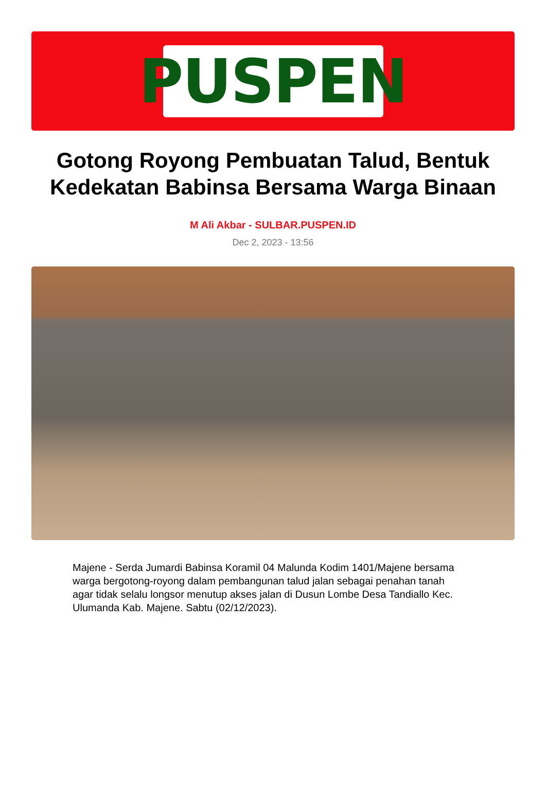PUSPEN
Gotong Royong Pembuatan Talud, Bentuk Kedekatan Babinsa Bersama Warga Binaan
M Ali Akbar - SULBAR.PUSPEN.ID
Dec 2, 2023 - 13:56
Majene - Serda Jumardi Babinsa Koramil 04 Malunda Kodim 1401/Majene bersama warga bergotong-royong dalam pembangunan talud jalan sebagai penahan tanah agar tidak selalu longsor menutup akses jalan di Dusun Lombe Desa Tandiallo Kec. Ulumanda Kab. Majene. Sabtu (02/12/2023).